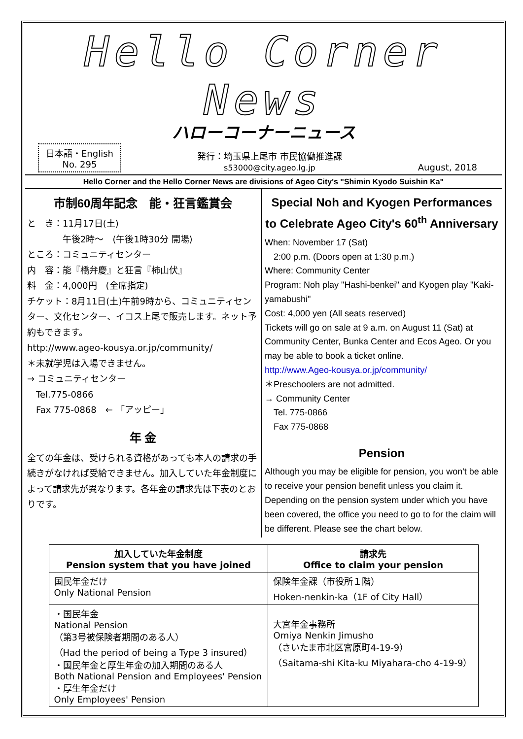Hello Corner News
ハローコーナーニュース
日本語・English
No. 295
発行：埼玉県上尾市 市民協働推進課
s53000@city.ageo.lg.jp
August, 2018
Hello Corner and the Hello Corner News are divisions of Ageo City's "Shimin Kyodo Suishin Ka"
市制60周年記念　能・狂言鑑賞会
と　き：11月17日(土)
　　　　午後2時～　(午後1時30分 開場)
ところ：コミュニティセンター
内　容：能『橋弁慶』と狂言『柿山伏』
料　金：4,000円　(全席指定)
チケット：8月11日(土)午前9時から、コミュニティセンター、文化センター、イコス上尾で販売します。ネット予約もできます。
http://www.ageo-kousya.or.jp/community/
＊未就学児は入場できません。
→ コミュニティセンター
　Tel.775-0866
　Fax 775-0868　← 「アッピー」
年 金
全ての年金は、受けられる資格があっても本人の請求の手続きがなければ受給できません。加入していた年金制度によって請求先が異なります。各年金の請求先は下表のとおりです。
Special Noh and Kyogen Performances to Celebrate Ageo City's 60<sup>th</sup> Anniversary
When: November 17 (Sat)
　2:00 p.m. (Doors open at 1:30 p.m.)
Where: Community Center
Program: Noh play "Hashi-benkei" and Kyogen play "Kaki-yamabushi"
Cost: 4,000 yen (All seats reserved)
Tickets will go on sale at 9 a.m. on August 11 (Sat) at Community Center, Bunka Center and Ecos Ageo. Or you may be able to book a ticket online.
http://www.Ageo-kousya.or.jp/community/
＊Preschoolers are not admitted.
→ Community Center
　Tel. 775-0866
　Fax 775-0868
Pension
Although you may be eligible for pension, you won't be able to receive your pension benefit unless you claim it. Depending on the pension system under which you have been covered, the office you need to go to for the claim will be different. Please see the chart below.
| 加入していた年金制度 Pension system that you have joined | 請求先 Office to claim your pension |
| --- | --- |
| 国民年金だけ Only National Pension | 保険年金課（市役所１階） Hoken-nenkin-ka（1F of City Hall） |
| ・国民年金 National Pension （第3号被保険者期間のある人） （Had the period of being a Type 3 insured） ・国民年金と厚生年金の加入期間のある人 Both National Pension and Employees' Pension ・厚生年金だけ Only Employees' Pension | 大宮年金事務所 Omiya Nenkin Jimusho （さいたま市北区宮原町4-19-9） （Saitama-shi Kita-ku Miyahara-cho 4-19-9） |